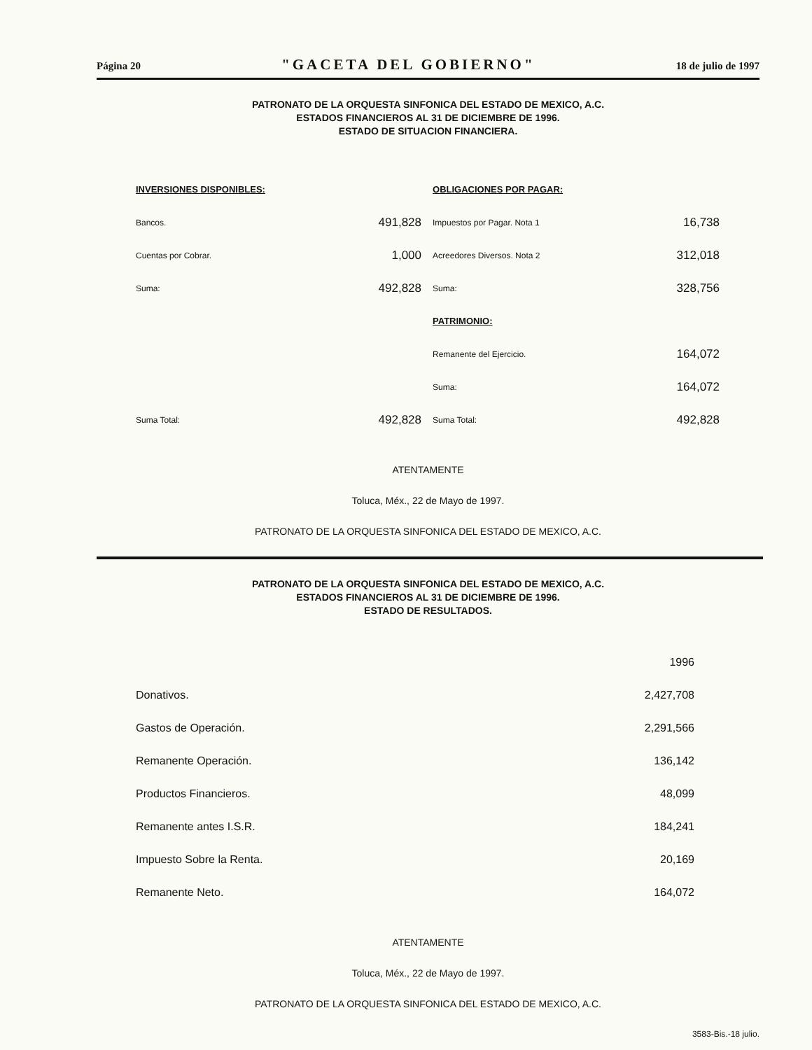Página 20 "GACETA DEL GOBIERNO" 18 de julio de 1997
PATRONATO DE LA ORQUESTA SINFONICA DEL ESTADO DE MEXICO, A.C.
ESTADOS FINANCIEROS AL 31 DE DICIEMBRE DE 1996.
ESTADO DE SITUACION FINANCIERA.
| INVERSIONES DISPONIBLES: | | OBLIGACIONES POR PAGAR: | |
| Bancos. | 491,828 | Impuestos por Pagar. Nota 1 | 16,738 |
| Cuentas por Cobrar. | 1,000 | Acreedores Diversos. Nota 2 | 312,018 |
| Suma: | 492,828 | Suma: | 328,756 |
| | | PATRIMONIO: | |
| | | Remanente del Ejercicio. | 164,072 |
| | | Suma: | 164,072 |
| Suma Total: | 492,828 | Suma Total: | 492,828 |
ATENTAMENTE
Toluca, Méx., 22 de Mayo de 1997.
PATRONATO DE LA ORQUESTA SINFONICA DEL ESTADO DE MEXICO, A.C.
PATRONATO DE LA ORQUESTA SINFONICA DEL ESTADO DE MEXICO, A.C.
ESTADOS FINANCIEROS AL 31 DE DICIEMBRE DE 1996.
ESTADO DE RESULTADOS.
| | 1996 |
| Donativos. | 2,427,708 |
| Gastos de Operación. | 2,291,566 |
| Remanente Operación. | 136,142 |
| Productos Financieros. | 48,099 |
| Remanente antes I.S.R. | 184,241 |
| Impuesto Sobre la Renta. | 20,169 |
| Remanente Neto. | 164,072 |
ATENTAMENTE
Toluca, Méx., 22 de Mayo de 1997.
PATRONATO DE LA ORQUESTA SINFONICA DEL ESTADO DE MEXICO, A.C.
3583-Bis.-18 julio.